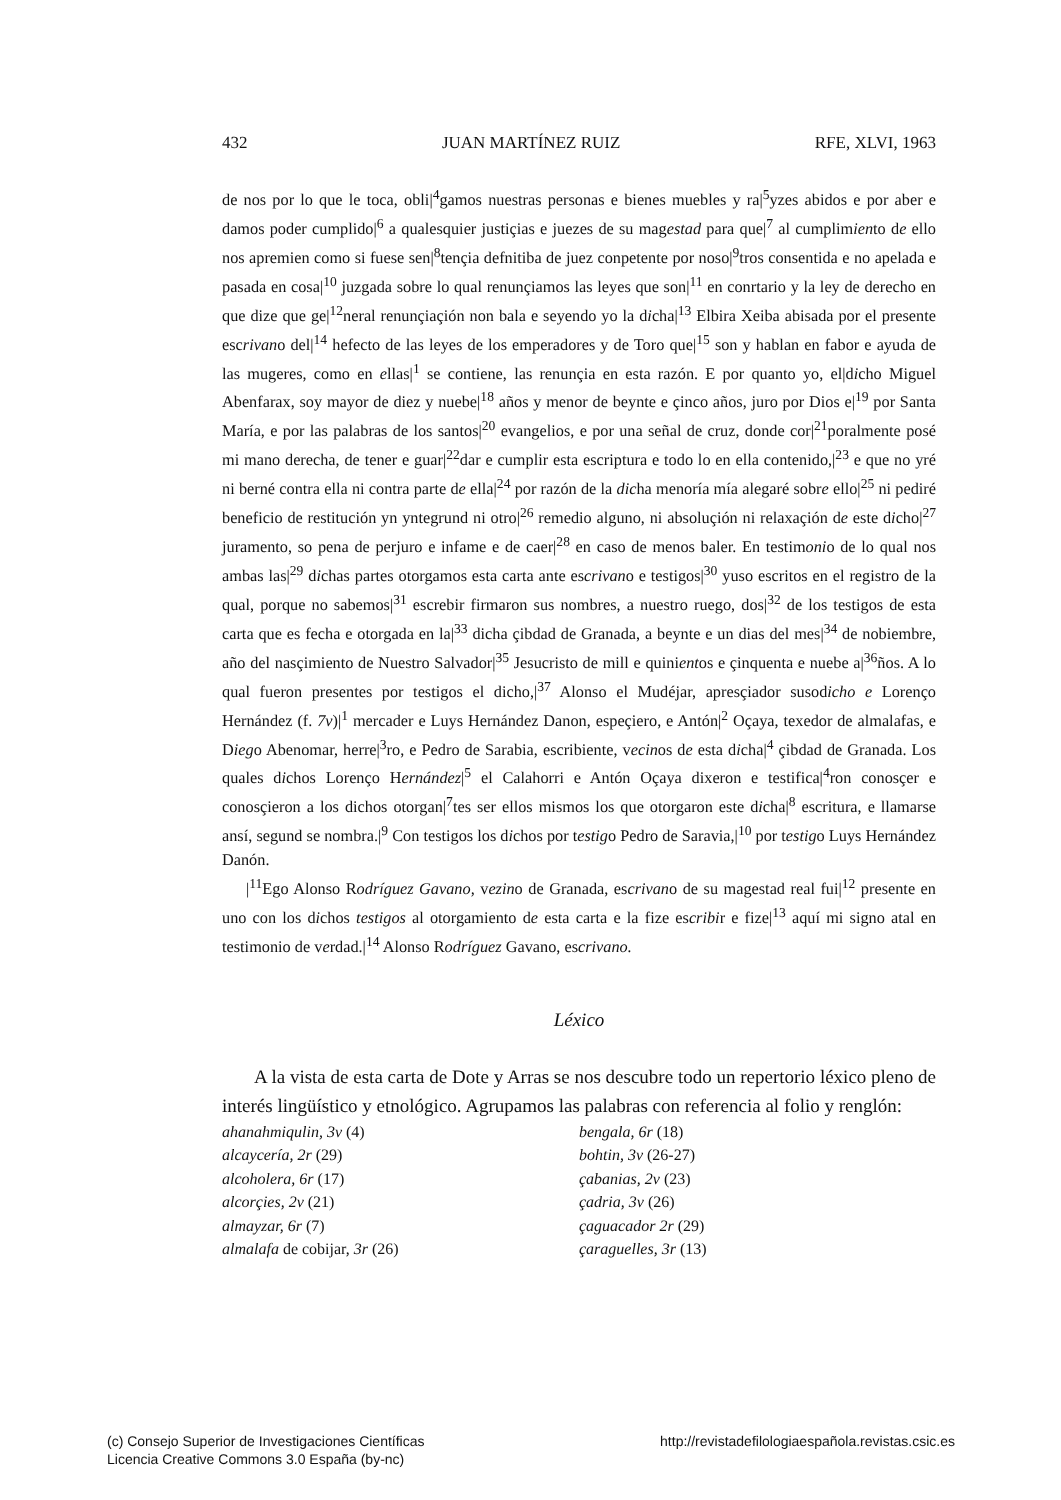432 JUAN MARTÍNEZ RUIZ RFE, XLVI, 1963
de nos por lo que le toca, obli|<sup>4</sup>gamos nuestras personas e bienes muebles y ra|<sup>5</sup>yzes abidos e por aber e damos poder cumplido|<sup>6</sup> a qualesquier justiçias e juezes de su magestad para que|<sup>7</sup> al cumplimiento de ello nos apremien como si fuese sen|<sup>8</sup>tençia defnitiba de juez conpetente por noso|<sup>9</sup>tros consentida e no apelada e pasada en cosa|<sup>10</sup> juzgada sobre lo qual renunçiamos las leyes que son|<sup>11</sup> en conrtario y la ley de derecho en que dize que ge|<sup>12</sup>neral renunçiaçión non bala e seyendo yo la dicha|<sup>13</sup> Elbira Xeiba abisada por el presente escrivano del|<sup>14</sup> hefecto de las leyes de los emperadores y de Toro que|<sup>15</sup> son y hablan en fabor e ayuda de las mugeres, como en ellas|<sup>1</sup> se contiene, las renunçia en esta razón. E por quanto yo, el|dicho Miguel Abenfarax, soy mayor de diez y nuebe|<sup>18</sup> años y menor de beynte e çinco años, juro por Dios e|<sup>19</sup> por Santa María, e por las palabras de los santos|<sup>20</sup> evangelios, e por una señal de cruz, donde cor|<sup>21</sup>poralmente posé mi mano derecha, de tener e guar|<sup>22</sup>dar e cumplir esta escriptura e todo lo en ella contenido,|<sup>23</sup> e que no yré ni berné contra ella ni contra parte de ella|<sup>24</sup> por razón de la dicha menoría mía alegaré sobre ello|<sup>25</sup> ni pediré beneficio de restitución yn yntegrund ni otro|<sup>26</sup> remedio alguno, ni absoluçión ni relaxaçión de este dicho|<sup>27</sup> juramento, so pena de perjuro e infame e de caer|<sup>28</sup> en caso de menos baler. En testimonio de lo qual nos ambas las|<sup>29</sup> dichas partes otorgamos esta carta ante escrivano e testigos|<sup>30</sup> yuso escritos en el registro de la qual, porque no sabemos|<sup>31</sup> escrebir firmaron sus nombres, a nuestro ruego, dos|<sup>32</sup> de los testigos de esta carta que es fecha e otorgada en la|<sup>33</sup> dicha çibdad de Granada, a beynte e un dias del mes|<sup>34</sup> de nobiembre, año del nasçimiento de Nuestro Salvador|<sup>35</sup> Jesucristo de mill e quinientos e çinquenta e nuebe a|<sup>36</sup>ños. A lo qual fueron presentes por testigos el dicho,|<sup>37</sup> Alonso el Mudéjar, apresçiador susodicho e Lorenço Hernández (f. 7v)|<sup>1</sup> mercader e Luys Hernández Danon, espeçiero, e Antón|<sup>2</sup> Oçaya, texedor de almalafas, e Diego Abenomar, herre|<sup>3</sup>ro, e Pedro de Sarabia, escribiente, vecinos de esta dicha|<sup>4</sup> çibdad de Granada. Los quales dichos Lorenço Hernández|<sup>5</sup> el Calahorri e Antón Oçaya dixeron e testifica|<sup>4</sup>ron conosçer e conosçieron a los dichos otorgan|<sup>7</sup>tes ser ellos mismos los que otorgaron este dicha|<sup>8</sup> escritura, e llamarse ansí, segund se nombra.|<sup>9</sup> Con testigos los dichos por testigo Pedro de Saravia,|<sup>10</sup> por testigo Luys Hernández Danón.
|<sup>11</sup>Ego Alonso Rodríguez Gavano, vezino de Granada, escrivano de su magestad real fui|<sup>12</sup> presente en uno con los dichos testigos al otorgamiento de esta carta e la fize escribir e fize|<sup>13</sup> aquí mi signo atal en testimonio de verdad.|<sup>14</sup> Alonso Rodríguez Gavano, escrivano.
Léxico
A la vista de esta carta de Dote y Arras se nos descubre todo un repertorio léxico pleno de interés lingüístico y etnológico. Agrupamos las palabras con referencia al folio y renglón:
ahanahmiqulin, 3v (4)
alcaycería, 2r (29)
alcoholera, 6r (17)
alcorçies, 2v (21)
almayzar, 6r (7)
almalafa de cobijar, 3r (26)
bengala, 6r (18)
bohtin, 3v (26-27)
çabanias, 2v (23)
çadria, 3v (26)
çaguacador 2r (29)
çaraguelles, 3r (13)
(c) Consejo Superior de Investigaciones Científicas
Licencia Creative Commons 3.0 España (by-nc)
http://revistadefilologiaespañola.revistas.csic.es